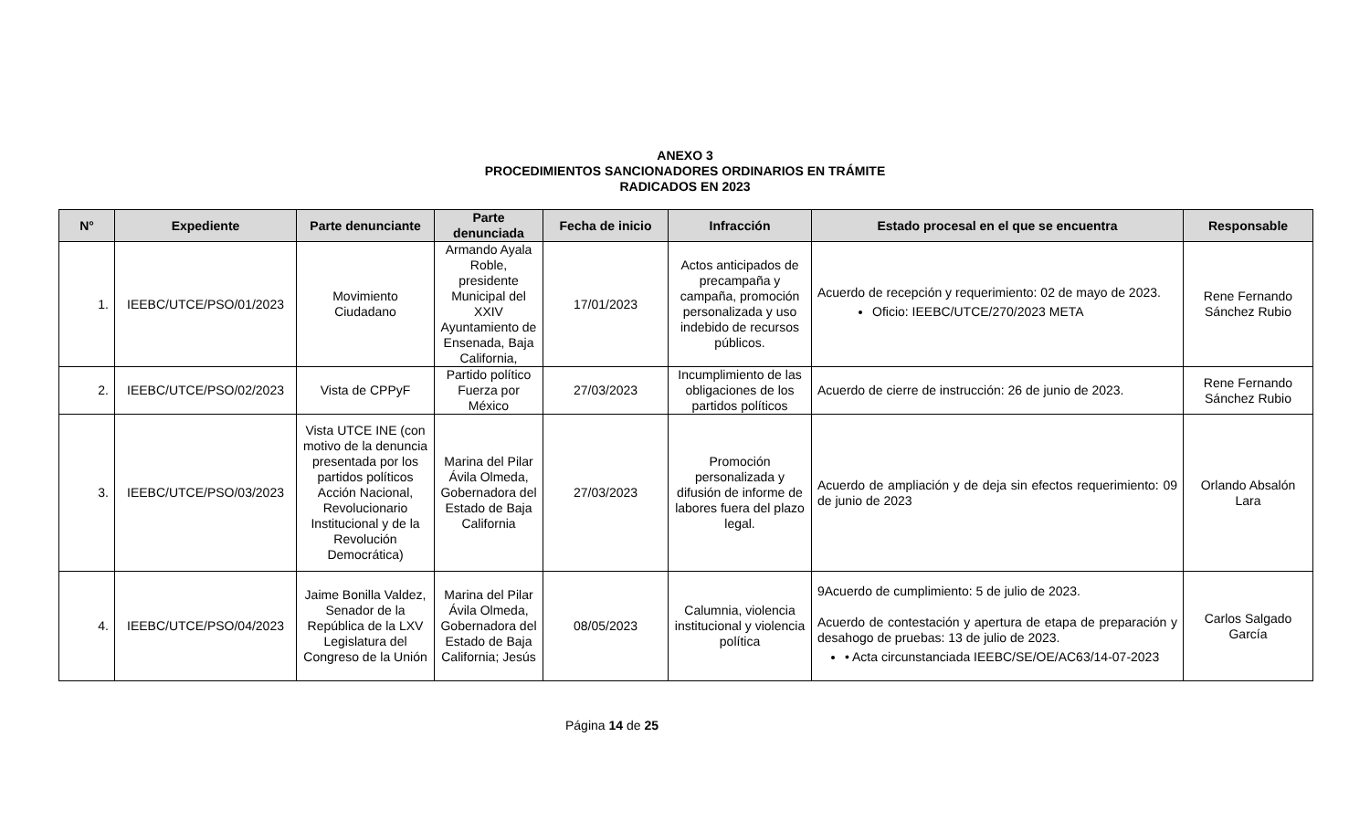ANEXO 3
PROCEDIMIENTOS SANCIONADORES ORDINARIOS EN TRÁMITE
RADICADOS EN 2023
| N° | Expediente | Parte denunciante | Parte denunciada | Fecha de inicio | Infracción | Estado procesal en el que se encuentra | Responsable |
| --- | --- | --- | --- | --- | --- | --- | --- |
| 1. | IEEBC/UTCE/PSO/01/2023 | Movimiento Ciudadano | Armando Ayala Roble, presidente Municipal del XXIV Ayuntamiento de Ensenada, Baja California, | 17/01/2023 | Actos anticipados de precampaña y campaña, promoción personalizada y uso indebido de recursos públicos. | Acuerdo de recepción y requerimiento: 02 de mayo de 2023. Oficio: IEEBC/UTCE/270/2023 META | Rene Fernando Sánchez Rubio |
| 2. | IEEBC/UTCE/PSO/02/2023 | Vista de CPPyF | Partido político Fuerza por México | 27/03/2023 | Incumplimiento de las obligaciones de los partidos políticos | Acuerdo de cierre de instrucción: 26 de junio de 2023. | Rene Fernando Sánchez Rubio |
| 3. | IEEBC/UTCE/PSO/03/2023 | Vista UTCE INE (con motivo de la denuncia presentada por los partidos políticos Acción Nacional, Revolucionario Institucional y de la Revolución Democrática) | Marina del Pilar Ávila Olmeda, Gobernadora del Estado de Baja California | 27/03/2023 | Promoción personalizada y difusión de informe de labores fuera del plazo legal. | Acuerdo de ampliación y de deja sin efectos requerimiento: 09 de junio de 2023 | Orlando Absalón Lara |
| 4. | IEEBC/UTCE/PSO/04/2023 | Jaime Bonilla Valdez, Senador de la República de la LXV Legislatura del Congreso de la Unión | Marina del Pilar Ávila Olmeda, Gobernadora del Estado de Baja California; Jesús | 08/05/2023 | Calumnia, violencia institucional y violencia política | 9Acuerdo de cumplimiento: 5 de julio de 2023. Acuerdo de contestación y apertura de etapa de preparación y desahogo de pruebas: 13 de julio de 2023. • Acta circunstanciada IEEBC/SE/OE/AC63/14-07-2023 | Carlos Salgado García |
Página 14 de 25